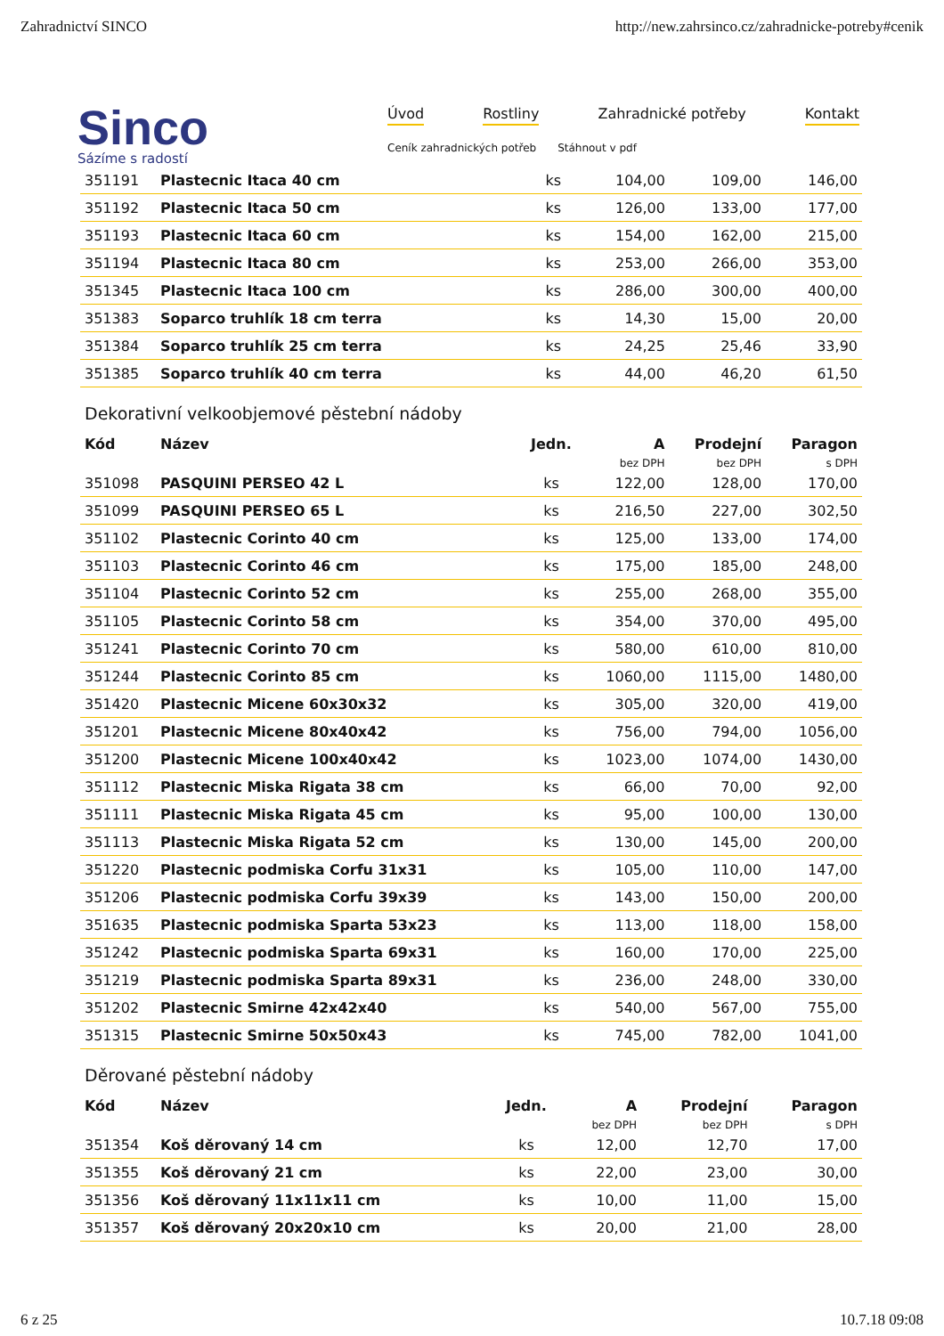Zahradnictví SINCO http://new.zahrsinco.cz/zahradnicke-potreby#cenik
Sinco
Sázíme s radostí
Úvod Rostliny Zahradnické potřeby Kontakt
Ceník zahradnických potřeb Stáhnout v pdf
| 351191 | Plastecnic Itaca 40 cm | ks | 104,00 | 109,00 | 146,00 |
| 351192 | Plastecnic Itaca 50 cm | ks | 126,00 | 133,00 | 177,00 |
| 351193 | Plastecnic Itaca 60 cm | ks | 154,00 | 162,00 | 215,00 |
| 351194 | Plastecnic Itaca 80 cm | ks | 253,00 | 266,00 | 353,00 |
| 351345 | Plastecnic Itaca 100 cm | ks | 286,00 | 300,00 | 400,00 |
| 351383 | Soparco truhlík 18 cm terra | ks | 14,30 | 15,00 | 20,00 |
| 351384 | Soparco truhlík 25 cm terra | ks | 24,25 | 25,46 | 33,90 |
| 351385 | Soparco truhlík 40 cm terra | ks | 44,00 | 46,20 | 61,50 |
Dekorativní velkoobjemové pěstební nádoby
| Kód | Název | Jedn. | A | Prodejní | Paragon |
| --- | --- | --- | --- | --- | --- |
| | | | bez DPH | bez DPH | s DPH |
| 351098 | PASQUINI PERSEO 42 L | ks | 122,00 | 128,00 | 170,00 |
| 351099 | PASQUINI PERSEO 65 L | ks | 216,50 | 227,00 | 302,50 |
| 351102 | Plastecnic Corinto 40 cm | ks | 125,00 | 133,00 | 174,00 |
| 351103 | Plastecnic Corinto 46 cm | ks | 175,00 | 185,00 | 248,00 |
| 351104 | Plastecnic Corinto 52 cm | ks | 255,00 | 268,00 | 355,00 |
| 351105 | Plastecnic Corinto 58 cm | ks | 354,00 | 370,00 | 495,00 |
| 351241 | Plastecnic Corinto 70 cm | ks | 580,00 | 610,00 | 810,00 |
| 351244 | Plastecnic Corinto 85 cm | ks | 1060,00 | 1115,00 | 1480,00 |
| 351420 | Plastecnic Micene 60x30x32 | ks | 305,00 | 320,00 | 419,00 |
| 351201 | Plastecnic Micene 80x40x42 | ks | 756,00 | 794,00 | 1056,00 |
| 351200 | Plastecnic Micene 100x40x42 | ks | 1023,00 | 1074,00 | 1430,00 |
| 351112 | Plastecnic Miska Rigata 38 cm | ks | 66,00 | 70,00 | 92,00 |
| 351111 | Plastecnic Miska Rigata 45 cm | ks | 95,00 | 100,00 | 130,00 |
| 351113 | Plastecnic Miska Rigata 52 cm | ks | 130,00 | 145,00 | 200,00 |
| 351220 | Plastecnic podmiska Corfu 31x31 | ks | 105,00 | 110,00 | 147,00 |
| 351206 | Plastecnic podmiska Corfu 39x39 | ks | 143,00 | 150,00 | 200,00 |
| 351635 | Plastecnic podmiska Sparta 53x23 | ks | 113,00 | 118,00 | 158,00 |
| 351242 | Plastecnic podmiska Sparta 69x31 | ks | 160,00 | 170,00 | 225,00 |
| 351219 | Plastecnic podmiska Sparta 89x31 | ks | 236,00 | 248,00 | 330,00 |
| 351202 | Plastecnic Smirne 42x42x40 | ks | 540,00 | 567,00 | 755,00 |
| 351315 | Plastecnic Smirne 50x50x43 | ks | 745,00 | 782,00 | 1041,00 |
Děrované pěstební nádoby
| Kód | Název | Jedn. | A | Prodejní | Paragon |
| --- | --- | --- | --- | --- | --- |
| | | | bez DPH | bez DPH | s DPH |
| 351354 | Koš děrovaný 14 cm | ks | 12,00 | 12,70 | 17,00 |
| 351355 | Koš děrovaný 21 cm | ks | 22,00 | 23,00 | 30,00 |
| 351356 | Koš děrovaný 11x11x11 cm | ks | 10,00 | 11,00 | 15,00 |
| 351357 | Koš děrovaný 20x20x10 cm | ks | 20,00 | 21,00 | 28,00 |
6 z 25 10.7.18 09:08